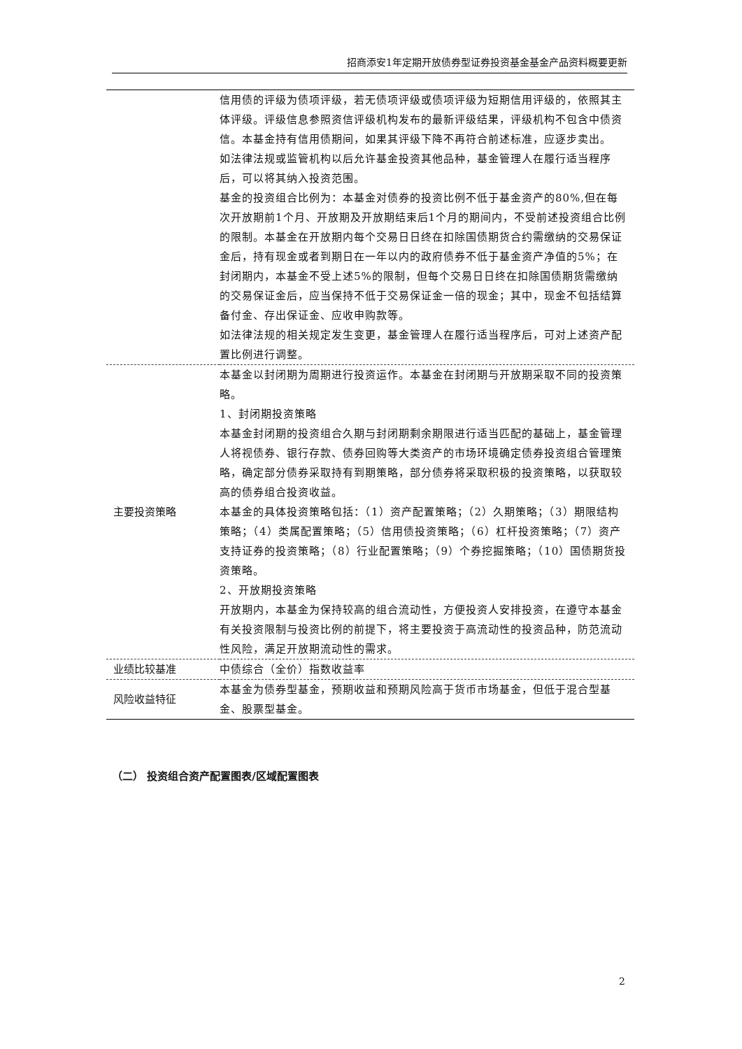招商添安1年定期开放债券型证券投资基金基金产品资料概要更新
| | 信用债的评级为债项评级，若无债项评级或债项评级为短期信用评级的，依照其主体评级。评级信息参照资信评级机构发布的最新评级结果，评级机构不包含中债资信。本基金持有信用债期间，如果其评级下降不再符合前述标准，应逐步卖出。 如法律法规或监管机构以后允许基金投资其他品种，基金管理人在履行适当程序后，可以将其纳入投资范围。 基金的投资组合比例为：本基金对债券的投资比例不低于基金资产的80%,但在每次开放期前1个月、开放期及开放期结束后1个月的期间内，不受前述投资组合比例的限制。本基金在开放期内每个交易日日终在扣除国债期货合约需缴纳的交易保证金后，持有现金或者到期日在一年以内的政府债券不低于基金资产净值的5%；在封闭期内，本基金不受上述5%的限制，但每个交易日日终在扣除国债期货需缴纳的交易保证金后，应当保持不低于交易保证金一倍的现金；其中，现金不包括结算备付金、存出保证金、应收申购款等。 如法律法规的相关规定发生变更，基金管理人在履行适当程序后，可对上述资产配置比例进行调整。 |
| 主要投资策略 | 本基金以封闭期为周期进行投资运作。本基金在封闭期与开放期采取不同的投资策略。 1、封闭期投资策略 本基金封闭期的投资组合久期与封闭期剩余期限进行适当匹配的基础上，基金管理人将视债券、银行存款、债券回购等大类资产的市场环境确定债券投资组合管理策略，确定部分债券采取持有到期策略，部分债券将采取积极的投资策略，以获取较高的债券组合投资收益。 本基金的具体投资策略包括：（1）资产配置策略；（2）久期策略；（3）期限结构策略；（4）类属配置策略；（5）信用债投资策略；（6）杠杆投资策略；（7）资产支持证券的投资策略；（8）行业配置策略；（9）个券挖掘策略；（10）国债期货投资策略。 2、开放期投资策略 开放期内，本基金为保持较高的组合流动性，方便投资人安排投资，在遵守本基金有关投资限制与投资比例的前提下，将主要投资于高流动性的投资品种，防范流动性风险，满足开放期流动性的需求。 |
| 业绩比较基准 | 中债综合（全价）指数收益率 |
| 风险收益特征 | 本基金为债券型基金，预期收益和预期风险高于货币市场基金，但低于混合型基金、股票型基金。 |
（二） 投资组合资产配置图表/区域配置图表
2